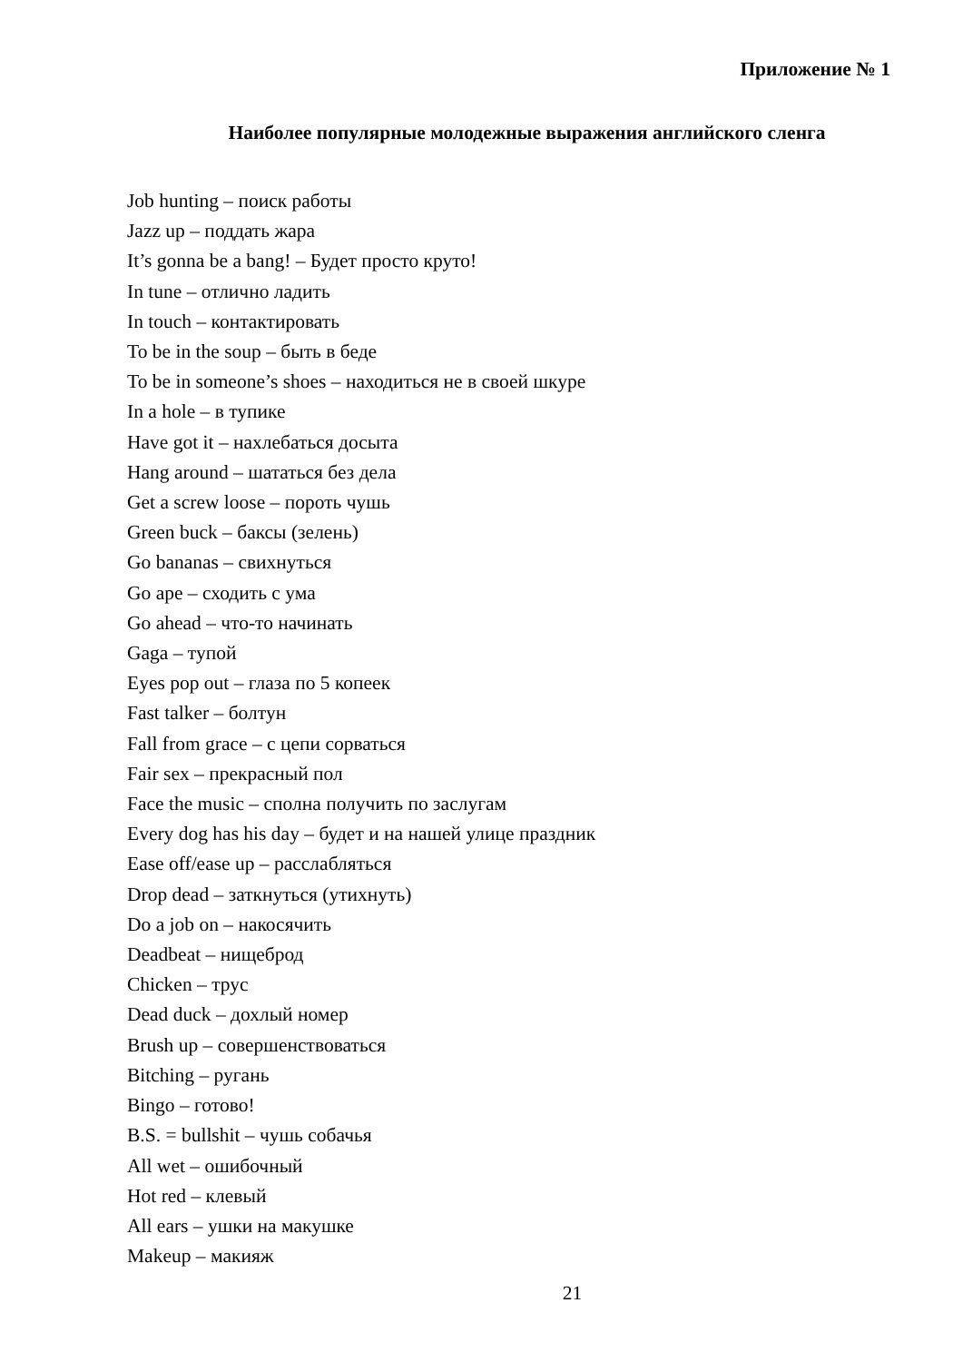Приложение № 1
Наиболее популярные молодежные выражения английского сленга
Job hunting – поиск работы
Jazz up – поддать жара
It’s gonna be a bang! – Будет просто круто!
In tune – отлично ладить
In touch – контактировать
To be in the soup – быть в беде
To be in someone’s shoes – находиться не в своей шкуре
In a hole – в тупике
Have got it – нахлебаться досыта
Hang around – шататься без дела
Get a screw loose – пороть чушь
Green buck – баксы (зелень)
Go bananas – свихнуться
Go ape – сходить с ума
Go ahead – что-то начинать
Gaga – тупой
Eyes pop out – глаза по 5 копеек
Fast talker – болтун
Fall from grace – с цепи сорваться
Fair sex – прекрасный пол
Face the music – сполна получить по заслугам
Every dog has his day – будет и на нашей улице праздник
Ease off/ease up – расслабляться
Drop dead – заткнуться (утихнуть)
Do a job on – накосячить
Deadbeat – нищеброд
Chicken – трус
Dead duck – дохлый номер
Brush up – совершенствоваться
Bitching – ругань
Bingo – готово!
B.S. = bullshit – чушь собачья
All wet – ошибочный
Hot red – клевый
All ears – ушки на макушке
Makeup – макияж
21